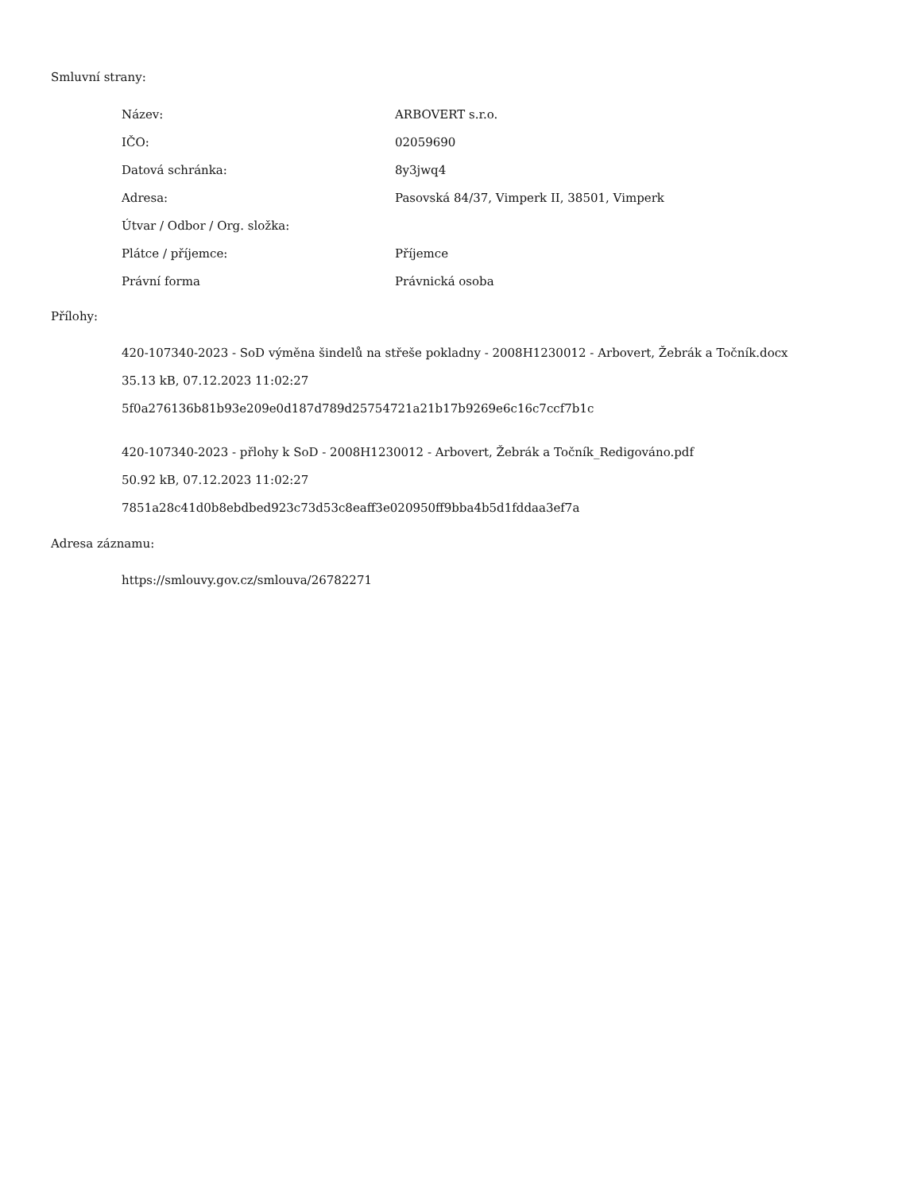Smluvní strany:
| Název: | ARBOVERT s.r.o. |
| IČO: | 02059690 |
| Datová schránka: | 8y3jwq4 |
| Adresa: | Pasovská 84/37, Vimperk II, 38501, Vimperk |
| Útvar / Odbor / Org. složka: | |
| Plátce / příjemce: | Příjemce |
| Právní forma | Právnická osoba |
Přílohy:
420-107340-2023 - SoD výměna šindelů na střeše pokladny - 2008H1230012 - Arbovert, Žebrák a Točník.docx
35.13 kB, 07.12.2023 11:02:27
5f0a276136b81b93e209e0d187d789d25754721a21b17b9269e6c16c7ccf7b1c
420-107340-2023 - přlohy k SoD - 2008H1230012 - Arbovert, Žebrák a Točník_Redigováno.pdf
50.92 kB, 07.12.2023 11:02:27
7851a28c41d0b8ebdbed923c73d53c8eaff3e020950ff9bba4b5d1fddaa3ef7a
Adresa záznamu:
https://smlouvy.gov.cz/smlouva/26782271